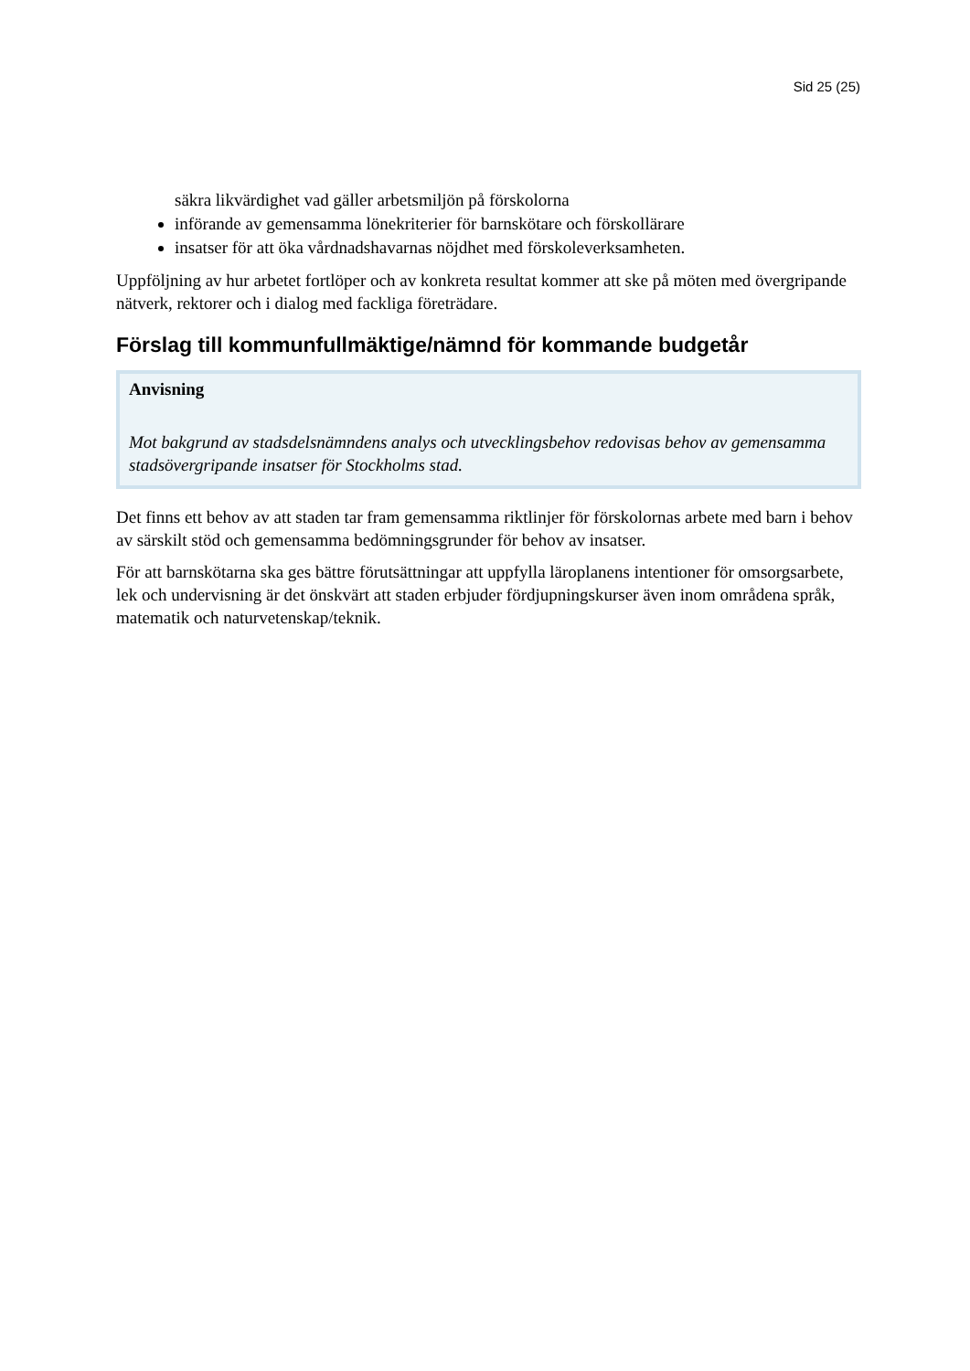Sid 25 (25)
säkra likvärdighet vad gäller arbetsmiljön på förskolorna
införande av gemensamma lönekriterier för barnskötare och förskollärare
insatser för att öka vårdnadshavarnas nöjdhet med förskoleverksamheten.
Uppföljning av hur arbetet fortlöper och av konkreta resultat kommer att ske på möten med övergripande nätverk, rektorer och i dialog med fackliga företrädare.
Förslag till kommunfullmäktige/nämnd för kommande budgetår
Anvisning
Mot bakgrund av stadsdelsnämndens analys och utvecklingsbehov redovisas behov av gemensamma stadsövergripande insatser för Stockholms stad.
Det finns ett behov av att staden tar fram gemensamma riktlinjer för förskolornas arbete med barn i behov av särskilt stöd och gemensamma bedömningsgrunder för behov av insatser.
För att barnskötarna ska ges bättre förutsättningar att uppfylla läroplanens intentioner för omsorgsarbete, lek och undervisning är det önskvärt att staden erbjuder fördjupningskurser även inom områdena språk, matematik och naturvetenskap/teknik.